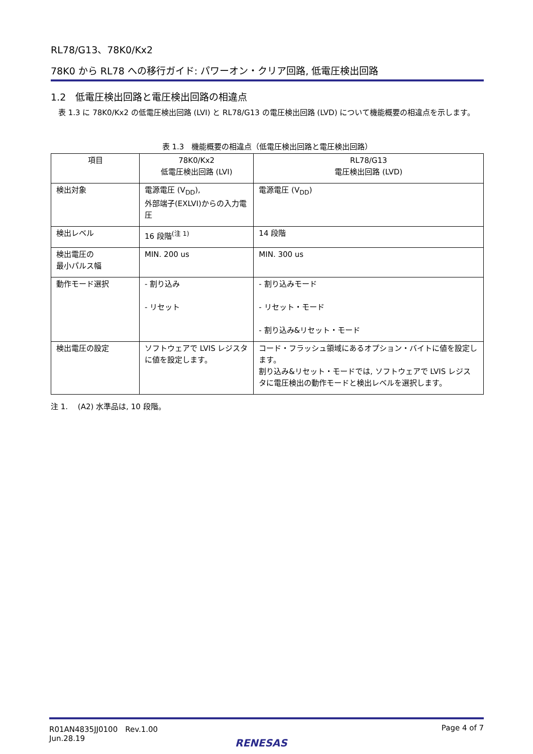RL78/G13、78K0/Kx2
78K0 から RL78 への移行ガイド: パワーオン・クリア回路, 低電圧検出回路
1.2　低電圧検出回路と電圧検出回路の相違点
　表 1.3 に 78K0/Kx2 の低電圧検出回路 (LVI) と RL78/G13 の電圧検出回路 (LVD) について機能概要の相違点を示します。
表 1.3　機能概要の相違点（低電圧検出回路と電圧検出回路）
| 項目 | 78K0/Kx2 低電圧検出回路 (LVI) | RL78/G13 電圧検出回路 (LVD) |
| --- | --- | --- |
| 検出対象 | 電源電圧 (V<sub>DD</sub>), 外部端子(EXLVI)からの入力電圧 | 電源電圧 (V<sub>DD</sub>) |
| 検出レベル | 16 段階<sup>(注 1)</sup> | 14 段階 |
| 検出電圧の 最小パルス幅 | MIN. 200 us | MIN. 300 us |
| 動作モード選択 | - 割り込み - リセット | - 割り込みモード - リセット・モード - 割り込み&リセット・モード |
| 検出電圧の設定 | ソフトウェアで LVIS レジスタに値を設定します。 | コード・フラッシュ領域にあるオプション・バイトに値を設定します。 割り込み&リセット・モードでは, ソフトウェアで LVIS レジスタに電圧検出の動作モードと検出レベルを選択します。 |
注 1.　 (A2) 水準品は, 10 段階。
R01AN4835JJ0100　Rev.1.00
Jun.28.19
Page 4 of 7
RENESAS